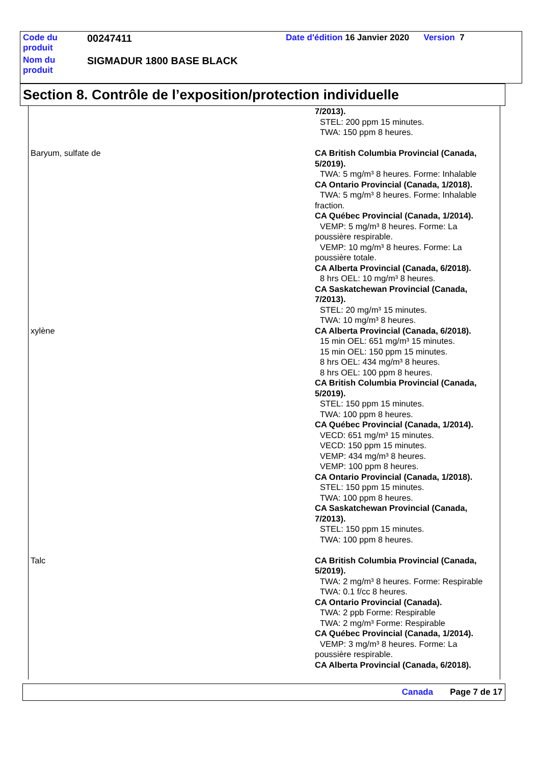| Code du produit | 00247411 | Date d'édition 16 Janvier 2020 Version 7 |
| Nom du produit | SIGMADUR 1800 BASE BLACK | |
Section 8. Contrôle de l’exposition/protection individuelle
| | 7/2013). STEL: 200 ppm 15 minutes. TWA: 150 ppm 8 heures. |
| Baryum, sulfate de | CA British Columbia Provincial (Canada, 5/2019). TWA: 5 mg/m³ 8 heures. Forme: Inhalable CA Ontario Provincial (Canada, 1/2018). TWA: 5 mg/m³ 8 heures. Forme: Inhalable fraction. CA Québec Provincial (Canada, 1/2014). VEMP: 5 mg/m³ 8 heures. Forme: La poussière respirable. VEMP: 10 mg/m³ 8 heures. Forme: La poussière totale. CA Alberta Provincial (Canada, 6/2018). 8 hrs OEL: 10 mg/m³ 8 heures. CA Saskatchewan Provincial (Canada, 7/2013). STEL: 20 mg/m³ 15 minutes. TWA: 10 mg/m³ 8 heures. |
| xylène | CA Alberta Provincial (Canada, 6/2018). 15 min OEL: 651 mg/m³ 15 minutes. 15 min OEL: 150 ppm 15 minutes. 8 hrs OEL: 434 mg/m³ 8 heures. 8 hrs OEL: 100 ppm 8 heures. CA British Columbia Provincial (Canada, 5/2019). STEL: 150 ppm 15 minutes. TWA: 100 ppm 8 heures. CA Québec Provincial (Canada, 1/2014). VECD: 651 mg/m³ 15 minutes. VECD: 150 ppm 15 minutes. VEMP: 434 mg/m³ 8 heures. VEMP: 100 ppm 8 heures. CA Ontario Provincial (Canada, 1/2018). STEL: 150 ppm 15 minutes. TWA: 100 ppm 8 heures. CA Saskatchewan Provincial (Canada, 7/2013). STEL: 150 ppm 15 minutes. TWA: 100 ppm 8 heures. |
| Talc | CA British Columbia Provincial (Canada, 5/2019). TWA: 2 mg/m³ 8 heures. Forme: Respirable TWA: 0.1 f/cc 8 heures. CA Ontario Provincial (Canada). TWA: 2 ppb Forme: Respirable TWA: 2 mg/m³ Forme: Respirable CA Québec Provincial (Canada, 1/2014). VEMP: 3 mg/m³ 8 heures. Forme: La poussière respirable. CA Alberta Provincial (Canada, 6/2018). |
Canada Page 7 de 17